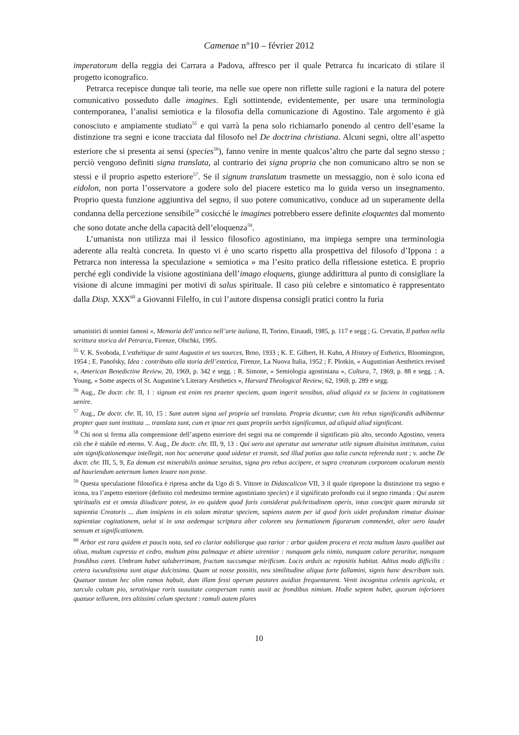Camenae n°10 – février 2012
imperatorum della reggia dei Carrara a Padova, affresco per il quale Petrarca fu incaricato di stilare il progetto iconografico.
Petrarca recepisce dunque tali teorie, ma nelle sue opere non riflette sulle ragioni e la natura del potere comunicativo posseduto dalle imagines. Egli sottintende, evidentemente, per usare una terminologia contemporanea, l’analisi semiotica e la filosofia della comunicazione di Agostino. Tale argomento è già conosciuto e ampiamente studiato<sup>55</sup> e qui varrà la pena solo richiamarlo ponendo al centro dell’esame la distinzione tra segni e icone tracciata dal filosofo nel De doctrina christiana. Alcuni segni, oltre all’aspetto esteriore che si presenta ai sensi (species<sup>56</sup>), fanno venire in mente qualcos’altro che parte dal segno stesso ; perciò vengono definiti signa translata, al contrario dei signa propria che non comunicano altro se non se stessi e il proprio aspetto esteriore<sup>57</sup>. Se il signum translatum trasmette un messaggio, non è solo icona ed eidolon, non porta l’osservatore a godere solo del piacere estetico ma lo guida verso un insegnamento. Proprio questa funzione aggiuntiva del segno, il suo potere comunicativo, conduce ad un superamente della condanna della percezione sensibile<sup>58</sup> cosicché le imagines potrebbero essere definite eloquentes dal momento che sono dotate anche della capacità dell’eloquenza<sup>59</sup>.
L’umanista non utilizza mai il lessico filosofico agostiniano, ma impiega sempre una terminologia aderente alla realtà concreta. In questo vi è uno scarto rispetto alla prospettiva del filosofo d’Ippona : a Petrarca non interessa la speculazione « semiotica » ma l’esito pratico della riflessione estetica. E proprio perché egli condivide la visione agostiniana dell’imago eloquens, giunge addirittura al punto di consigliare la visione di alcune immagini per motivi di salus spirituale. Il caso più celebre e sintomatico è rappresentato dalla Disp. XXX<sup>60</sup> a Giovanni Filelfo, in cui l’autore dispensa consigli pratici contro la furia
umanistici di uomini famosi », Memoria dell’antico nell’arte italiana, II, Torino, Einaudi, 1985, p. 117 e segg ; G. Crevatin, Il pathos nella scrittura storica del Petrarca, Firenze, Olschki, 1995.
<sup>55</sup> V. K. Svoboda, L’esthétique de saint Augustin et ses sources, Brno, 1933 ; K. E. Gilbert, H. Kuhn, A History of Esthetics, Bloomington, 1954 ; E. Panofsky, Idea : contributo alla storia dell’estetica, Firenze, La Nuova Italia, 1952 ; F. Plotkin, « Augustinian Aesthetics revised », American Benedictine Review, 20, 1969, p. 342 e segg. ; R. Simone, « Semiologia agostiniana », Cultura, 7, 1969, p. 88 e segg. ; A. Young, « Some aspects of St. Augustine’s Literary Aesthetics », Harvard Theological Review, 62, 1969, p. 289 e segg.
<sup>56</sup> Aug., De doctr. chr. II, 1 : signum est enim res praeter speciem, quam ingerit sensibus, aliud aliquid ex se faciens in cogitationem uenire.
<sup>57</sup> Aug., De doctr. chr. II, 10, 15 : Sunt autem signa uel propria uel translata. Propria dicuntur, cum his rebus significandis adhibentur propter quas sunt instituta ... translata sunt, cum et ipsae res quas propriis uerbis significamus, ad aliquid aliud significant.
<sup>58</sup> Chi non si ferma alla comprensione dell’aspetto esteriore dei segni ma ne comprende il significato più alto, secondo Agostino, venera ciò che è stabile ed eterno. V. Aug., De doctr. chr. III, 9, 13 : Qui uero aut operatur aut ueneratur utile signum diuinitus institutum, cuius uim significationemque intellegit, non hoc ueneratur quod uidetur et transit, sed illud potius quo talia cuncta referenda sunt ; v. anche De doctr. chr. III, 5, 9, Ea demum est miserabilis animae seruitus, signa pro rebus accipere, et supra creaturam corpoream oculorum mentis ad hauriendum aeternum lumen leuare non posse.
<sup>59</sup> Questa speculazione filosofica è ripresa anche da Ugo di S. Vittore in Didascalicon VII, 3 il quale ripropone la distinzione tra segno e icona, tra l’aspetto esteriore (definito col medesimo termine agostiniano species) e il significato profondo cui il segno rimanda : Qui autem spiritualis est et omnia diiudicare potest, in eo quidem quod foris considerat pulchritudinem operis, intus concipit quam miranda sit sapientia Creatoris ... dum insipiens in eis solam miratur speciem, sapiens autem per id quod foris uidet profundam rimatur diuinae sapientiae cogitationem, uelut si in una aedemque scriptura alter colorem seu formationem figurarum commendet, alter uero laudet sensum et significationem.
<sup>60</sup> Arbor est rara quidem et paucis nota, sed eo clarior nobiliorque quo rarior : arbor quidem procera et recta multum lauro qualibet aut oliua, multum cupressu et cedro, multum pinu palmaque et abiete uirentior : nunquam gelu nimio, nunquam calore peruritur, nunquam frondibus caret. Umbram habet saluberrimam, fructum succumque mirificum. Locis arduis ac repositis habitat. Aditus modo difficilis : cetera iucundissima sunt atque dulcissima. Quam ut nosse possitis, neu similitudine aliqua forte fallamini, signis hanc describam suis. Quatuor tantum hec olim ramos habuit, dum illam fessi operum pastores auidius frequentarent. Venit incognitus celestis agricola, et sarculo cultam pio, serotinique roris suauitate conspersam ramis auxit ac frondibus nimium. Hodie septem habet, quorum inferiores quatuor tellurem, tres altissimi celum spectant : ramuli autem plures
10